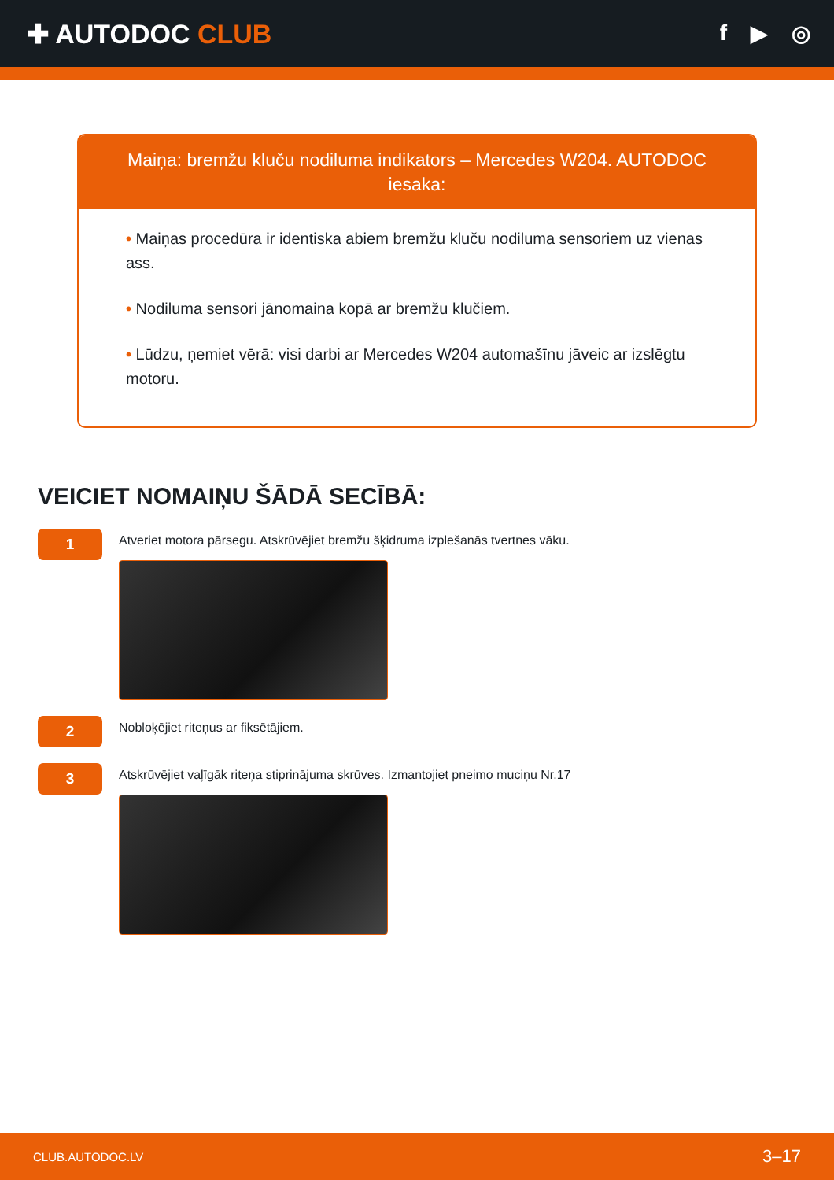✚ AUTODOC CLUB
f ▶ ◎
Maiņa: bremžu kluču nodiluma indikators – Mercedes W204. AUTODOC iesaka:
• Maiņas procedūra ir identiska abiem bremžu kluču nodiluma sensoriem uz vienas ass.
• Nodiluma sensori jānomaina kopā ar bremžu klučiem.
• Lūdzu, ņemiet vērā: visi darbi ar Mercedes W204 automašīnu jāveic ar izslēgtu motoru.
VEICIET NOMAIŅU ŠĀDĀ SECĪBĀ:
1
Atveriet motora pārsegu. Atskrūvējiet bremžu šķidruma izplešanās tvertnes vāku.
2
Nobloķējiet riteņus ar fiksētājiem.
3
Atskrūvējiet vaļīgāk riteņa stiprinājuma skrūves. Izmantojiet pneimo muciņu Nr.17
CLUB.AUTODOC.LV 3–17